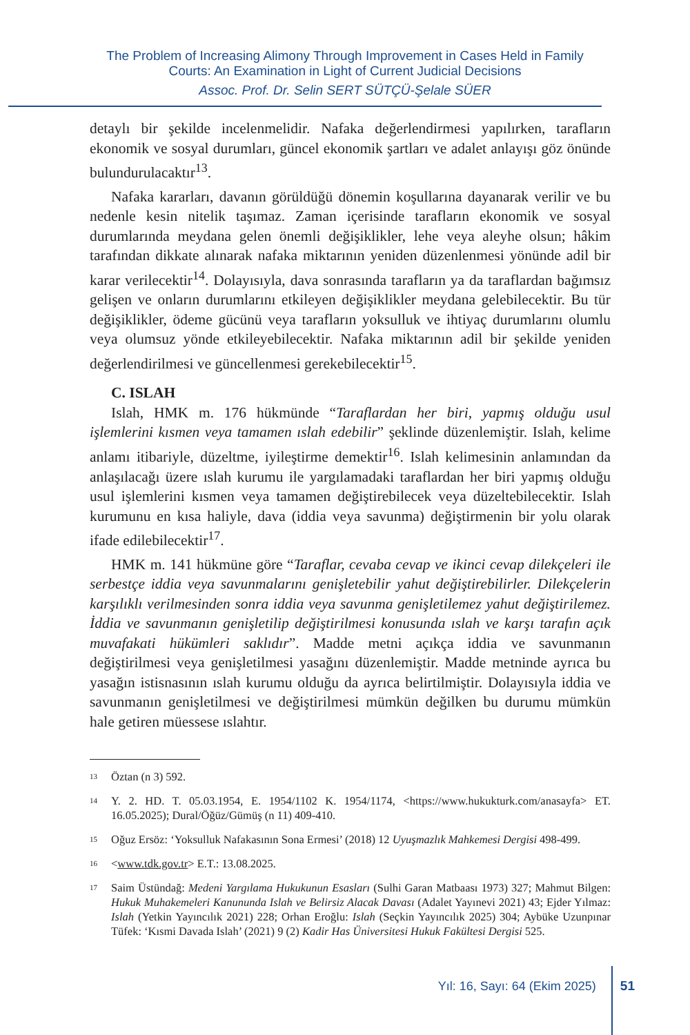The Problem of Increasing Alimony Through Improvement in Cases Held in Family
Courts: An Examination in Light of Current Judicial Decisions
Assoc. Prof. Dr. Selin SERT SÜTÇÜ-Şelale SÜER
detaylı bir şekilde incelenmelidir. Nafaka değerlendirmesi yapılırken, tarafların ekonomik ve sosyal durumları, güncel ekonomik şartları ve adalet anlayışı göz önünde bulundurulacaktır<sup>13</sup>.
Nafaka kararları, davanın görüldüğü dönemin koşullarına dayanarak verilir ve bu nedenle kesin nitelik taşımaz. Zaman içerisinde tarafların ekonomik ve sosyal durumlarında meydana gelen önemli değişiklikler, lehe veya aleyhe olsun; hâkim tarafından dikkate alınarak nafaka miktarının yeniden düzenlenmesi yönünde adil bir karar verilecektir<sup>14</sup>. Dolayısıyla, dava sonrasında tarafların ya da taraflardan bağımsız gelişen ve onların durumlarını etkileyen değişiklikler meydana gelebilecektir. Bu tür değişiklikler, ödeme gücünü veya tarafların yoksulluk ve ihtiyaç durumlarını olumlu veya olumsuz yönde etkileyebilecektir. Nafaka miktarının adil bir şekilde yeniden değerlendirilmesi ve güncellenmesi gerekebilecektir<sup>15</sup>.
C. ISLAH
Islah, HMK m. 176 hükmünde “Taraflardan her biri, yapmış olduğu usul işlemlerini kısmen veya tamamen ıslah edebilir” şeklinde düzenlemiştir. Islah, kelime anlamı itibariyle, düzeltme, iyileştirme demektir<sup>16</sup>. Islah kelimesinin anlamından da anlaşılacağı üzere ıslah kurumu ile yargılamadaki taraflardan her biri yapmış olduğu usul işlemlerini kısmen veya tamamen değiştirebilecek veya düzeltebilecektir. Islah kurumunu en kısa haliyle, dava (iddia veya savunma) değiştirmenin bir yolu olarak ifade edilebilecektir<sup>17</sup>.
HMK m. 141 hükmüne göre “Taraflar, cevaba cevap ve ikinci cevap dilekçeleri ile serbestçe iddia veya savunmalarını genişletebilir yahut değiştirebilirler. Dilekçelerin karşılıklı verilmesinden sonra iddia veya savunma genişletilemez yahut değiştirilemez. İddia ve savunmanın genişletilip değiştirilmesi konusunda ıslah ve karşı tarafın açık muvafakati hükümleri saklıdır”. Madde metni açıkça iddia ve savunmanın değiştirilmesi veya genişletilmesi yasağını düzenlemiştir. Madde metninde ayrıca bu yasağın istisnasının ıslah kurumu olduğu da ayrıca belirtilmiştir. Dolayısıyla iddia ve savunmanın genişletilmesi ve değiştirilmesi mümkün değilken bu durumu mümkün hale getiren müessese ıslahtır.
13
Öztan (n 3) 592.
14
Y. 2. HD. T. 05.03.1954, E. 1954/1102 K. 1954/1174, <https://www.hukukturk.com/anasayfa> ET. 16.05.2025); Dural/Öğüz/Gümüş (n 11) 409-410.
15
Oğuz Ersöz: ‘Yoksulluk Nafakasının Sona Ermesi’ (2018) 12 Uyuşmazlık Mahkemesi Dergisi 498-499.
16
<www.tdk.gov.tr> E.T.: 13.08.2025.
17
Saim Üstündağ: Medeni Yargılama Hukukunun Esasları (Sulhi Garan Matbaası 1973) 327; Mahmut Bilgen: Hukuk Muhakemeleri Kanununda Islah ve Belirsiz Alacak Davası (Adalet Yayınevi 2021) 43; Ejder Yılmaz: Islah (Yetkin Yayıncılık 2021) 228; Orhan Eroğlu: Islah (Seçkin Yayıncılık 2025) 304; Aybüke Uzunpınar Tüfek: ‘Kısmi Davada Islah’ (2021) 9 (2) Kadir Has Üniversitesi Hukuk Fakültesi Dergisi 525.
Yıl: 16, Sayı: 64 (Ekim 2025) 51